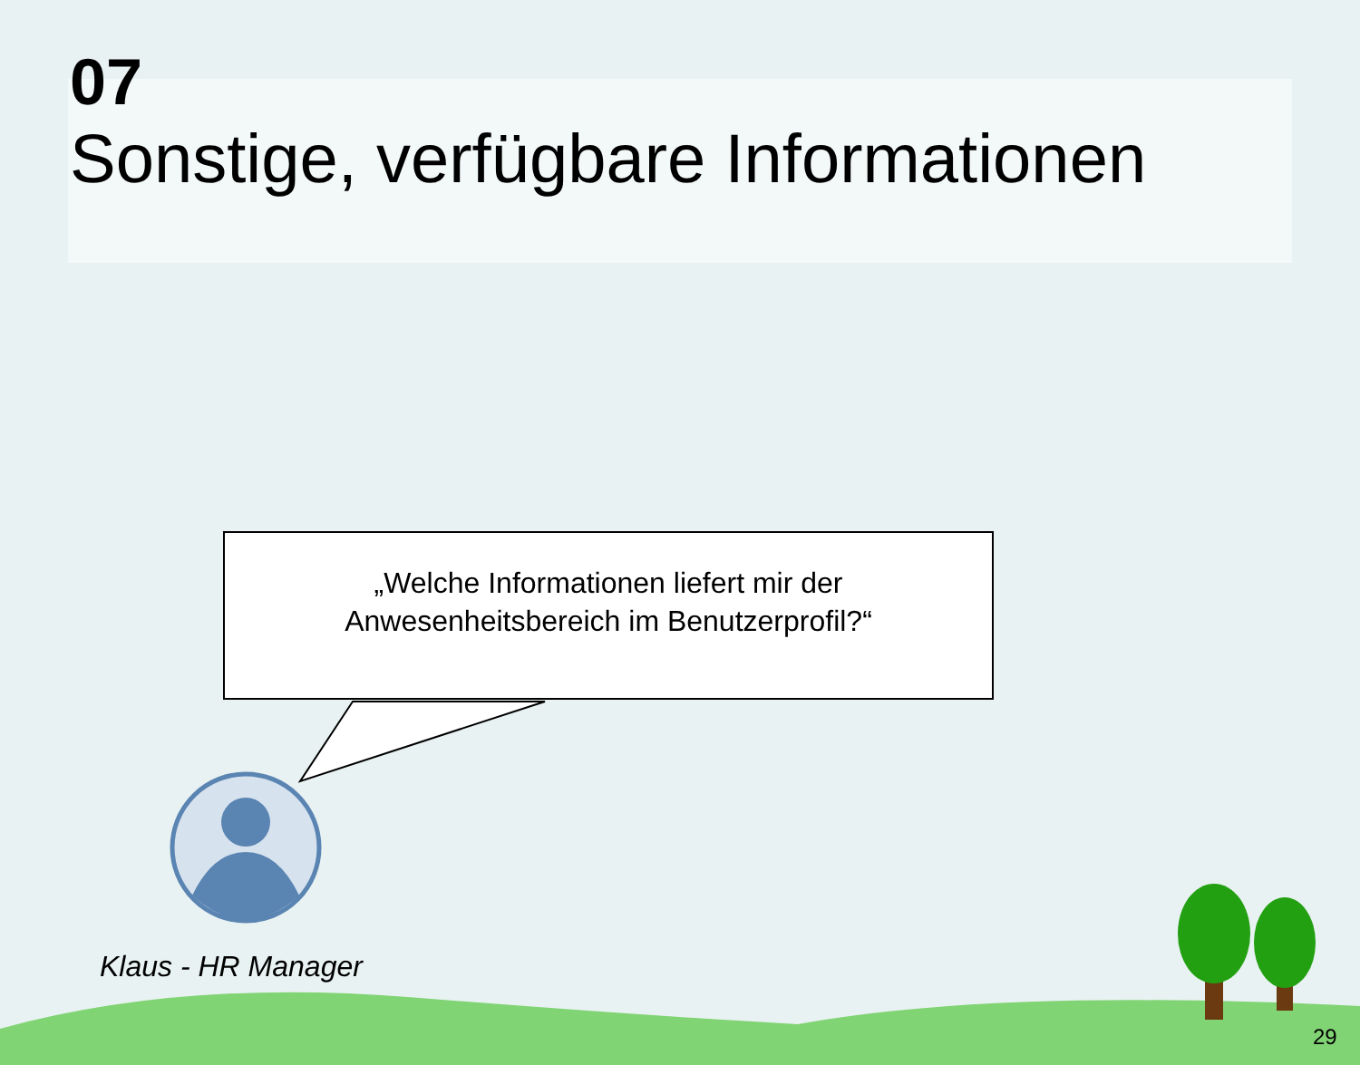07
Sonstige, verfügbare Informationen
„Welche Informationen liefert mir der
Anwesenheitsbereich im Benutzerprofil?“
Klaus - HR Manager
29